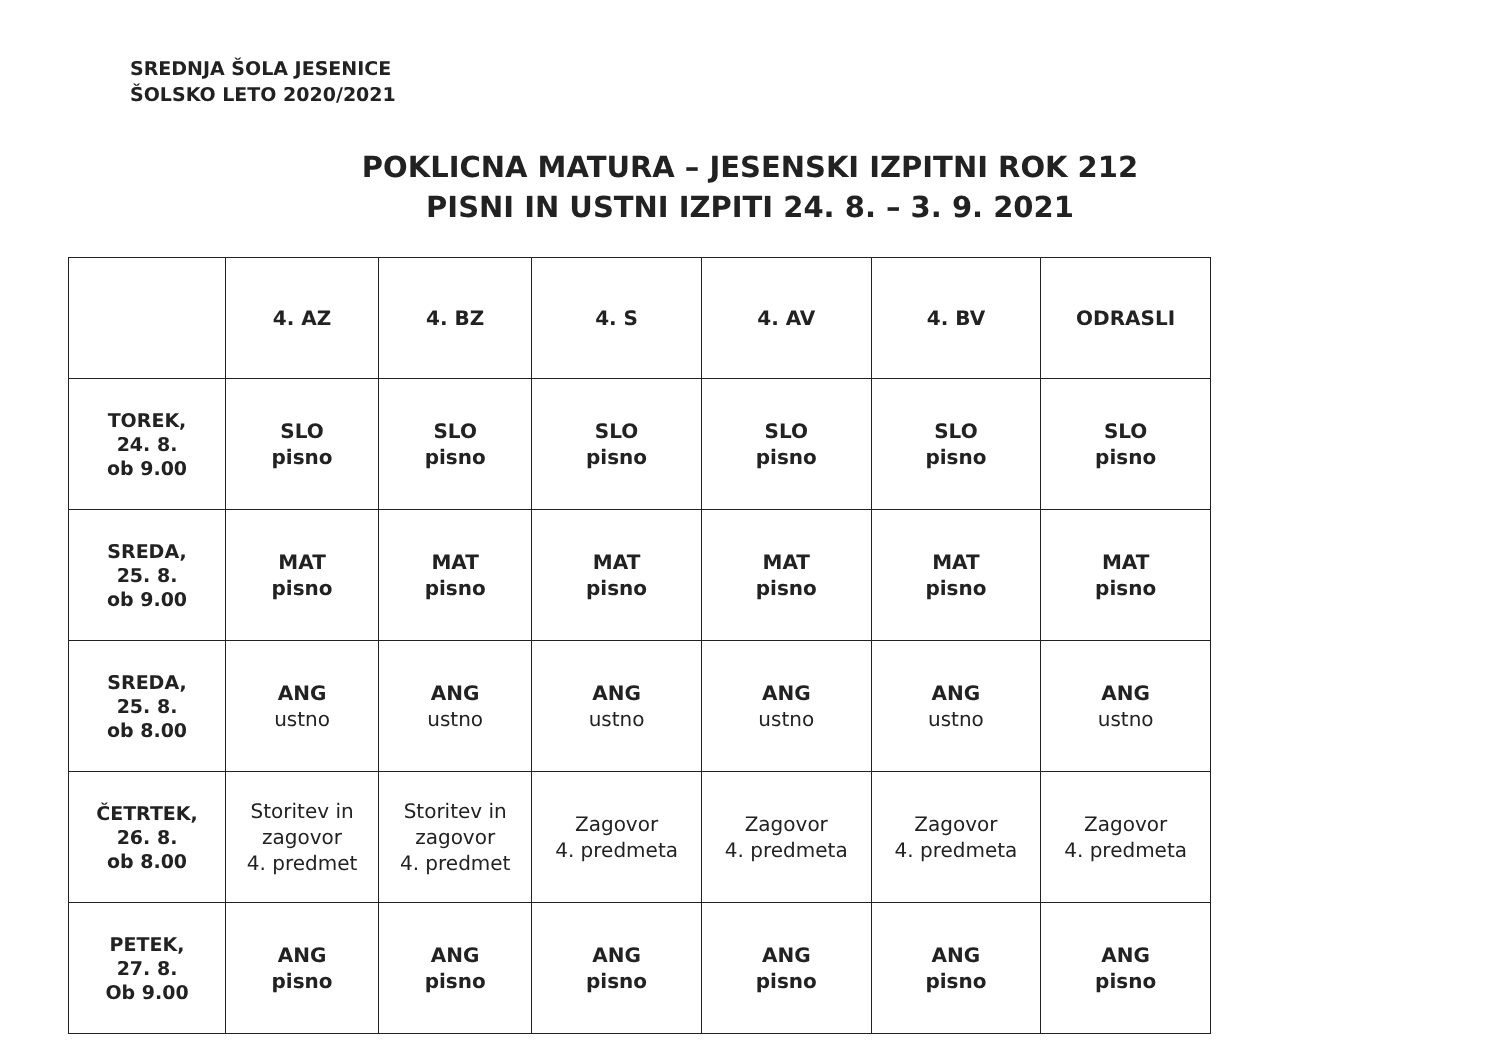SREDNJA ŠOLA JESENICE
ŠOLSKO LETO 2020/2021
POKLICNA MATURA – JESENSKI IZPITNI ROK 212
PISNI IN USTNI IZPITI 24. 8. – 3. 9. 2021
| | 4. AZ | 4. BZ | 4. S | 4. AV | 4. BV | ODRASLI |
| TOREK, 24. 8. ob 9.00 | SLO pisno | SLO pisno | SLO pisno | SLO pisno | SLO pisno | SLO pisno |
| SREDA, 25. 8. ob 9.00 | MAT pisno | MAT pisno | MAT pisno | MAT pisno | MAT pisno | MAT pisno |
| SREDA, 25. 8. ob 8.00 | ANG ustno | ANG ustno | ANG ustno | ANG ustno | ANG ustno | ANG ustno |
| ČETRTEK, 26. 8. ob 8.00 | Storitev in zagovor 4. predmet | Storitev in zagovor 4. predmet | Zagovor 4. predmeta | Zagovor 4. predmeta | Zagovor 4. predmeta | Zagovor 4. predmeta |
| PETEK, 27. 8. Ob 9.00 | ANG pisno | ANG pisno | ANG pisno | ANG pisno | ANG pisno | ANG pisno |